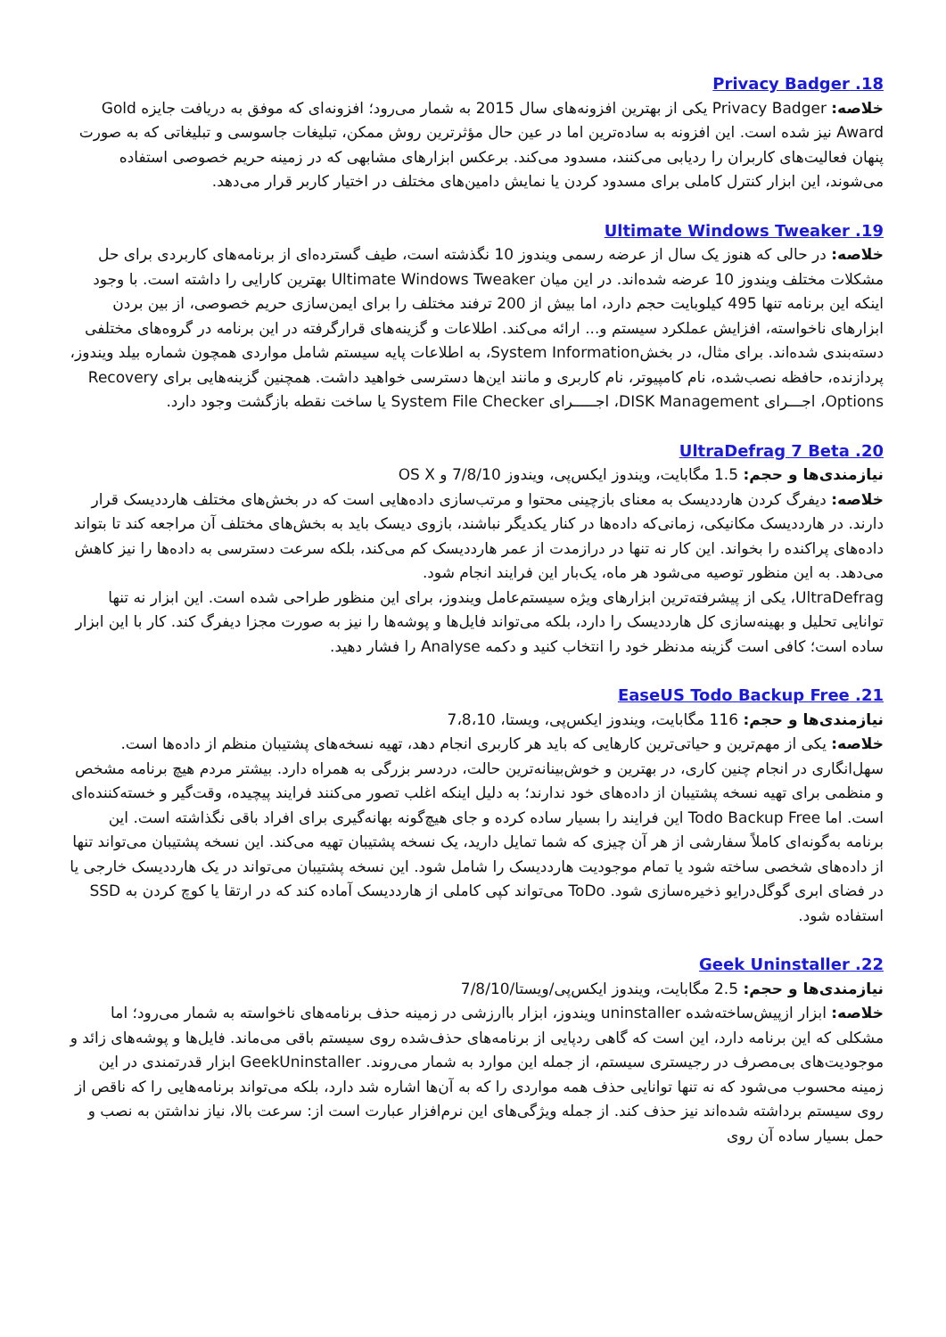18. Privacy Badger
خلاصه: Privacy Badger یکی از بهترین افزونه‌های سال 2015 به شمار می‌رود؛ افزونه‌ای که موفق به دریافت جایزه Gold Award نیز شده است. این افزونه به ساده‌ترین اما در عین حال مؤثرترین روش ممکن، تبلیغات جاسوسی و تبلیغاتی که به صورت پنهان فعالیت‌های کاربران را ردیابی می‌کنند، مسدود می‌کند. برعکس ابزارهای مشابهی که در زمینه حریم خصوصی استفاده می‌شوند، این ابزار کنترل کاملی برای مسدود کردن یا نمایش دامین‌های مختلف در اختیار کاربر قرار می‌دهد.
19. Ultimate Windows Tweaker
خلاصه: در حالی که هنوز یک سال از عرضه رسمی ویندوز 10 نگذشته است، طیف گسترده‌ای از برنامه‌های کاربردی برای حل مشکلات مختلف ویندوز 10 عرضه شده‌اند. در این میان Ultimate Windows Tweaker بهترین کارایی را داشته است. با وجود اینکه این برنامه تنها 495 کیلوبایت حجم دارد، اما بیش از 200 ترفند مختلف را برای ایمن‌سازی حریم خصوصی، از بین بردن ابزارهای ناخواسته، افزایش عملکرد سیستم و... ارائه می‌کند. اطلاعات و گزینه‌های قرارگرفته در این برنامه در گروه‌های مختلفی دسته‌بندی شده‌اند. برای مثال، در بخشSystem Information، به اطلاعات پایه سیستم شامل مواردی همچون شماره بیلد ویندوز، پردازنده، حافظه نصب‌شده، نام کامپیوتر، نام کاربری و مانند این‌ها دسترسی خواهید داشت. همچنین گزینه‌هایی برای Recovery Options، اجـــرای DISK Management، اجـــــرای System File Checker یا ساخت نقطه بازگشت وجود دارد.
20. UltraDefrag 7 Beta
نیازمندی‌ها و حجم: 1.5 مگابایت، ویندوز ایکس‌پی، ویندوز 7/8/10 و OS X
خلاصه: دیفرگ کردن هارددیسک به معنای بازچینی محتوا و مرتب‌سازی داده‌هایی است که در بخش‌های مختلف هارددیسک قرار دارند. در هارددیسک مکانیکی، زمانی‌که داده‌ها در کنار یکدیگر نباشند، بازوی دیسک باید به بخش‌های مختلف آن مراجعه کند تا بتواند داده‌های پراکنده را بخواند. این کار نه تنها در درازمدت از عمر هارددیسک کم می‌کند، بلکه سرعت دسترسی به داده‌ها را نیز کاهش می‌دهد. به این منظور توصیه می‌شود هر ماه، یک‌بار این فرایند انجام شود.
UltraDefrag، یکی از پیشرفته‌ترین ابزارهای ویژه سیستم‌عامل ویندوز، برای این منظور طراحی شده است. این ابزار نه تنها توانایی تحلیل و بهینه‌سازی کل هارددیسک را دارد، بلکه می‌تواند فایل‌ها و پوشه‌ها را نیز به صورت مجزا دیفرگ کند. کار با این ابزار ساده است؛ کافی است گزینه مدنظر خود را انتخاب کنید و دکمه Analyse را فشار دهید.
21. EaseUS Todo Backup Free
نیازمندی‌ها و حجم: 116 مگابایت، ویندوز ایکس‌پی، ویستا، 7،8،10
خلاصه: یکی از مهم‌ترین و حیاتی‌ترین کارهایی که باید هر کاربری انجام دهد، تهیه نسخه‌های پشتیبان منظم از داده‌ها است. سهل‌انگاری در انجام چنین کاری، در بهترین و خوش‌بینانه‌ترین حالت، دردسر بزرگی به همراه دارد. بیشتر مردم هیچ برنامه مشخص و منظمی برای تهیه نسخه پشتیبان از داده‌های خود ندارند؛ به دلیل اینکه اغلب تصور می‌کنند فرایند پیچیده، وقت‌گیر و خسته‌کننده‌ای است. اما Todo Backup Free این فرایند را بسیار ساده کرده و جای هیچ‌گونه بهانه‌گیری برای افراد باقی نگذاشته است. این برنامه به‌گونه‌ای کاملاً سفارشی از هر آن چیزی که شما تمایل دارید، یک نسخه پشتیبان تهیه می‌کند. این نسخه پشتیبان می‌تواند تنها از داده‌های شخصی ساخته شود یا تمام موجودیت هارددیسک را شامل شود. این نسخه پشتیبان می‌تواند در یک هارددیسک خارجی یا در فضای ابری گوگل‌درایو ذخیره‌سازی شود. ToDo می‌تواند کپی کاملی از هارددیسک آماده کند که در ارتقا یا کوچ کردن به SSD استفاده شود.
22. Geek Uninstaller
نیازمندی‌ها و حجم: 2.5 مگابایت، ویندوز ایکس‌پی/ویستا/7/8/10
خلاصه: ابزار ازپیش‌ساخته‌شده uninstaller ویندوز، ابزار باارزشی در زمینه حذف برنامه‌های ناخواسته به شمار می‌رود؛ اما مشکلی که این برنامه دارد، این است که گاهی ردپایی از برنامه‌های حذف‌شده روی سیستم باقی می‌ماند. فایل‌ها و پوشه‌های زائد و موجودیت‌های بی‌مصرف در رجیستری سیستم، از جمله این موارد به شمار می‌روند. GeekUninstaller ابزار قدرتمندی در این زمینه محسوب می‌شود که نه تنها توانایی حذف همه مواردی را که به آن‌ها اشاره شد دارد، بلکه می‌تواند برنامه‌هایی را که ناقص از روی سیستم برداشته شده‌اند نیز حذف کند. از جمله ویژگی‌های این نرم‌افزار عبارت است از: سرعت بالا، نیاز نداشتن به نصب و حمل بسیار ساده آن روی